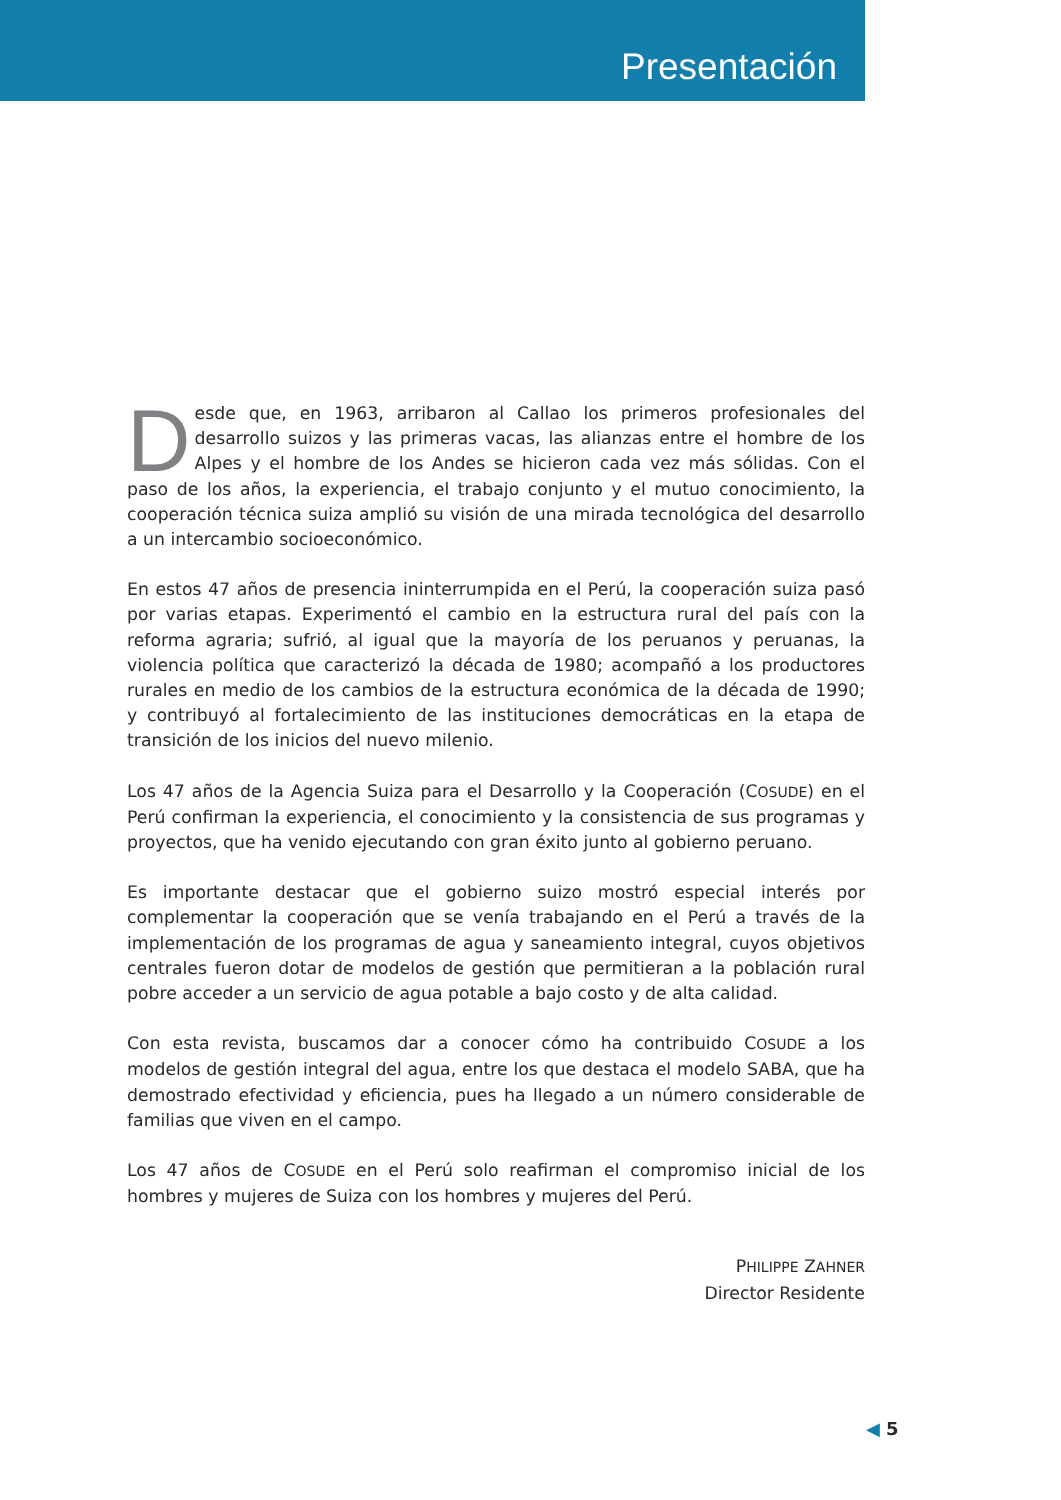Presentación
Desde que, en 1963, arribaron al Callao los primeros profesionales del desarrollo suizos y las primeras vacas, las alianzas entre el hombre de los Alpes y el hombre de los Andes se hicieron cada vez más sólidas. Con el paso de los años, la experiencia, el trabajo conjunto y el mutuo conocimiento, la cooperación técnica suiza amplió su visión de una mirada tecnológica del desarrollo a un intercambio socioeconómico.
En estos 47 años de presencia ininterrumpida en el Perú, la cooperación suiza pasó por varias etapas. Experimentó el cambio en la estructura rural del país con la reforma agraria; sufrió, al igual que la mayoría de los peruanos y peruanas, la violencia política que caracterizó la década de 1980; acompañó a los productores rurales en medio de los cambios de la estructura económica de la década de 1990; y contribuyó al fortalecimiento de las instituciones democráticas en la etapa de transición de los inicios del nuevo milenio.
Los 47 años de la Agencia Suiza para el Desarrollo y la Cooperación (COSUDE) en el Perú confirman la experiencia, el conocimiento y la consistencia de sus programas y proyectos, que ha venido ejecutando con gran éxito junto al gobierno peruano.
Es importante destacar que el gobierno suizo mostró especial interés por complementar la cooperación que se venía trabajando en el Perú a través de la implementación de los programas de agua y saneamiento integral, cuyos objetivos centrales fueron dotar de modelos de gestión que permitieran a la población rural pobre acceder a un servicio de agua potable a bajo costo y de alta calidad.
Con esta revista, buscamos dar a conocer cómo ha contribuido COSUDE a los modelos de gestión integral del agua, entre los que destaca el modelo SABA, que ha demostrado efectividad y eficiencia, pues ha llegado a un número considerable de familias que viven en el campo.
Los 47 años de COSUDE en el Perú solo reafirman el compromiso inicial de los hombres y mujeres de Suiza con los hombres y mujeres del Perú.
PHILIPPE ZAHNER
Director Residente
◀ 5